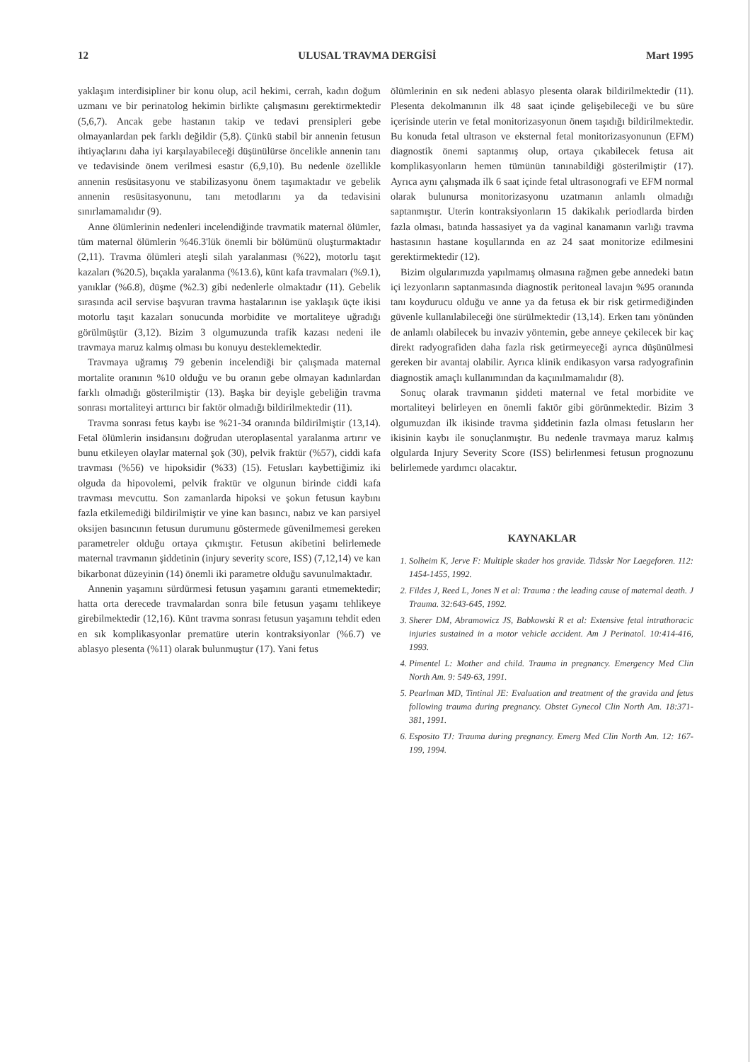12 ULUSAL TRAVMA DERGİSİ Mart 1995
yaklaşım interdisipliner bir konu olup, acil hekimi, cerrah, kadın doğum uzmanı ve bir perinatolog hekimin birlikte çalışmasını gerektirmektedir (5,6,7). Ancak gebe hastanın takip ve tedavi prensipleri gebe olmayanlardan pek farklı değildir (5,8). Çünkü stabil bir annenin fetusun ihtiyaçlarını daha iyi karşılayabileceği düşünülürse öncelikle annenin tanı ve tedavisinde önem verilmesi esastır (6,9,10). Bu nedenle özellikle annenin resüsitasyonu ve stabilizasyonu önem taşımaktadır ve gebelik annenin resüsitasyonunu, tanı metodlarını ya da tedavisini sınırlamamalıdır (9).
Anne ölümlerinin nedenleri incelendiğinde travmatik maternal ölümler, tüm maternal ölümlerin %46.3'lük önemli bir bölümünü oluşturmaktadır (2,11). Travma ölümleri ateşli silah yaralanması (%22), motorlu taşıt kazaları (%20.5), bıçakla yaralanma (%13.6), künt kafa travmaları (%9.1), yanıklar (%6.8), düşme (%2.3) gibi nedenlerle olmaktadır (11). Gebelik sırasında acil servise başvuran travma hastalarının ise yaklaşık üçte ikisi motorlu taşıt kazaları sonucunda morbidite ve mortaliteye uğradığı görülmüştür (3,12). Bizim 3 olgumuzunda trafik kazası nedeni ile travmaya maruz kalmış olması bu konuyu desteklemektedir.
Travmaya uğramış 79 gebenin incelendiği bir çalışmada maternal mortalite oranının %10 olduğu ve bu oranın gebe olmayan kadınlardan farklı olmadığı gösterilmiştir (13). Başka bir deyişle gebeliğin travma sonrası mortaliteyi arttırıcı bir faktör olmadığı bildirilmektedir (11).
Travma sonrası fetus kaybı ise %21-34 oranında bildirilmiştir (13,14). Fetal ölümlerin insidansını doğrudan uteroplasental yaralanma artırır ve bunu etkileyen olaylar maternal şok (30), pelvik fraktür (%57), ciddi kafa travması (%56) ve hipoksidir (%33) (15). Fetusları kaybettiğimiz iki olguda da hipovolemi, pelvik fraktür ve olgunun birinde ciddi kafa travması mevcuttu. Son zamanlarda hipoksi ve şokun fetusun kaybını fazla etkilemediği bildirilmiştir ve yine kan basıncı, nabız ve kan parsiyel oksijen basıncının fetusun durumunu göstermede güvenilmemesi gereken parametreler olduğu ortaya çıkmıştır. Fetusun akibetini belirlemede maternal travmanın şiddetinin (injury severity score, ISS) (7,12,14) ve kan bikarbonat düzeyinin (14) önemli iki parametre olduğu savunulmaktadır.
Annenin yaşamını sürdürmesi fetusun yaşamını garanti etmemektedir; hatta orta derecede travmalardan sonra bile fetusun yaşamı tehlikeye girebilmektedir (12,16). Künt travma sonrası fetusun yaşamını tehdit eden en sık komplikasyonlar prematüre uterin kontraksiyonlar (%6.7) ve ablasyo plesenta (%11) olarak bulunmuştur (17). Yani fetus
ölümlerinin en sık nedeni ablasyo plesenta olarak bildirilmektedir (11). Plesenta dekolmanının ilk 48 saat içinde gelişebileceği ve bu süre içerisinde uterin ve fetal monitorizasyonun önem taşıdığı bildirilmektedir. Bu konuda fetal ultrason ve eksternal fetal monitorizasyonunun (EFM) diagnostik önemi saptanmış olup, ortaya çıkabilecek fetusa ait komplikasyonların hemen tümünün tanınabildiği gösterilmiştir (17). Ayrıca aynı çalışmada ilk 6 saat içinde fetal ultrasonografi ve EFM normal olarak bulunursa monitorizasyonu uzatmanın anlamlı olmadığı saptanmıştır. Uterin kontraksiyonların 15 dakikalık periodlarda birden fazla olması, batında hassasiyet ya da vaginal kanamanın varlığı travma hastasının hastane koşullarında en az 24 saat monitorize edilmesini gerektirmektedir (12).
Bizim olgularımızda yapılmamış olmasına rağmen gebe annedeki batın içi lezyonların saptanmasında diagnostik peritoneal lavajın %95 oranında tanı koydurucu olduğu ve anne ya da fetusa ek bir risk getirmediğinden güvenle kullanılabileceği öne sürülmektedir (13,14). Erken tanı yönünden de anlamlı olabilecek bu invaziv yöntemin, gebe anneye çekilecek bir kaç direkt radyografiden daha fazla risk getirmeyeceği ayrıca düşünülmesi gereken bir avantaj olabilir. Ayrıca klinik endikasyon varsa radyografinin diagnostik amaçlı kullanımından da kaçınılmamalıdır (8).
Sonuç olarak travmanın şiddeti maternal ve fetal morbidite ve mortaliteyi belirleyen en önemli faktör gibi görünmektedir. Bizim 3 olgumuzdan ilk ikisinde travma şiddetinin fazla olması fetusların her ikisinin kaybı ile sonuçlanmıştır. Bu nedenle travmaya maruz kalmış olgularda Injury Severity Score (ISS) belirlenmesi fetusun prognozunu belirlemede yardımcı olacaktır.
KAYNAKLAR
1. Solheim K, Jerve F: Multiple skader hos gravide. Tidsskr Nor Laegeforen. 112: 1454-1455, 1992.
2. Fildes J, Reed L, Jones N et al: Trauma : the leading cause of maternal death. J Trauma. 32:643-645, 1992.
3. Sherer DM, Abramowicz JS, Babkowski R et al: Extensive fetal intrathoracic injuries sustained in a motor vehicle accident. Am J Perinatol. 10:414-416, 1993.
4. Pimentel L: Mother and child. Trauma in pregnancy. Emergency Med Clin North Am. 9: 549-63, 1991.
5. Pearlman MD, Tintinal JE: Evaluation and treatment of the gravida and fetus following trauma during pregnancy. Obstet Gynecol Clin North Am. 18:371-381, 1991.
6. Esposito TJ: Trauma during pregnancy. Emerg Med Clin North Am. 12: 167-199, 1994.